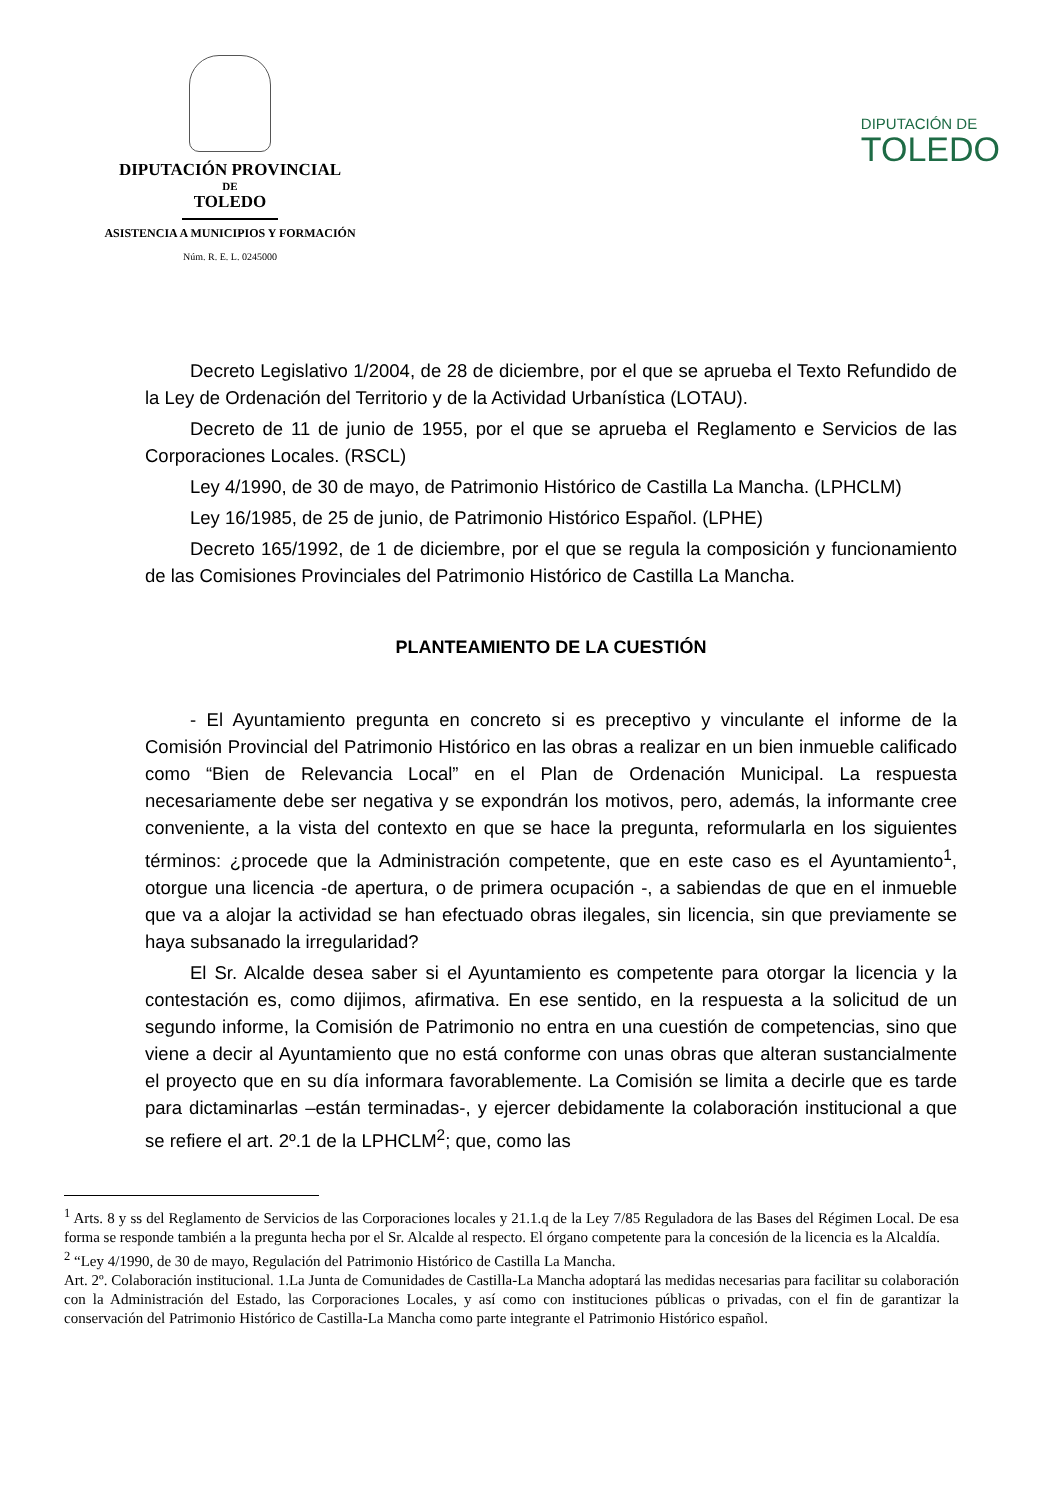DIPUTACIÓN PROVINCIAL
DE
TOLEDO
ASISTENCIA A MUNICIPIOS Y FORMACIÓN
Núm. R. E. L. 0245000
DIPUTACIÓN DE
TOLEDO
Decreto Legislativo 1/2004, de 28 de diciembre, por el que se aprueba el Texto Refundido de la Ley de Ordenación del Territorio y de la Actividad Urbanística (LOTAU).
Decreto de 11 de junio de 1955, por el que se aprueba el Reglamento e Servicios de las Corporaciones Locales. (RSCL)
Ley 4/1990, de 30 de mayo, de Patrimonio Histórico de Castilla La Mancha. (LPHCLM)
Ley 16/1985, de 25 de junio, de Patrimonio Histórico Español. (LPHE)
Decreto 165/1992, de 1 de diciembre, por el que se regula la composición y funcionamiento de las Comisiones Provinciales del Patrimonio Histórico de Castilla La Mancha.
PLANTEAMIENTO DE LA CUESTIÓN
- El Ayuntamiento pregunta en concreto si es preceptivo y vinculante el informe de la Comisión Provincial del Patrimonio Histórico en las obras a realizar en un bien inmueble calificado como “Bien de Relevancia Local” en el Plan de Ordenación Municipal. La respuesta necesariamente debe ser negativa y se expondrán los motivos, pero, además, la informante cree conveniente, a la vista del contexto en que se hace la pregunta, reformularla en los siguientes términos: ¿procede que la Administración competente, que en este caso es el Ayuntamiento<sup>1</sup>, otorgue una licencia -de apertura, o de primera ocupación -, a sabiendas de que en el inmueble que va a alojar la actividad se han efectuado obras ilegales, sin licencia, sin que previamente se haya subsanado la irregularidad?
El Sr. Alcalde desea saber si el Ayuntamiento es competente para otorgar la licencia y la contestación es, como dijimos, afirmativa. En ese sentido, en la respuesta a la solicitud de un segundo informe, la Comisión de Patrimonio no entra en una cuestión de competencias, sino que viene a decir al Ayuntamiento que no está conforme con unas obras que alteran sustancialmente el proyecto que en su día informara favorablemente. La Comisión se limita a decirle que es tarde para dictaminarlas –están terminadas-, y ejercer debidamente la colaboración institucional a que se refiere el art. 2º.1 de la LPHCLM<sup>2</sup>; que, como las
<sup>1</sup> Arts. 8 y ss del Reglamento de Servicios de las Corporaciones locales y 21.1.q de la Ley 7/85 Reguladora de las Bases del Régimen Local. De esa forma se responde también a la pregunta hecha por el Sr. Alcalde al respecto. El órgano competente para la concesión de la licencia es la Alcaldía.
<sup>2</sup> “Ley 4/1990, de 30 de mayo, Regulación del Patrimonio Histórico de Castilla La Mancha.
Art. 2º. Colaboración institucional. 1.La Junta de Comunidades de Castilla-La Mancha adoptará las medidas necesarias para facilitar su colaboración con la Administración del Estado, las Corporaciones Locales, y así como con instituciones públicas o privadas, con el fin de garantizar la conservación del Patrimonio Histórico de Castilla-La Mancha como parte integrante el Patrimonio Histórico español.